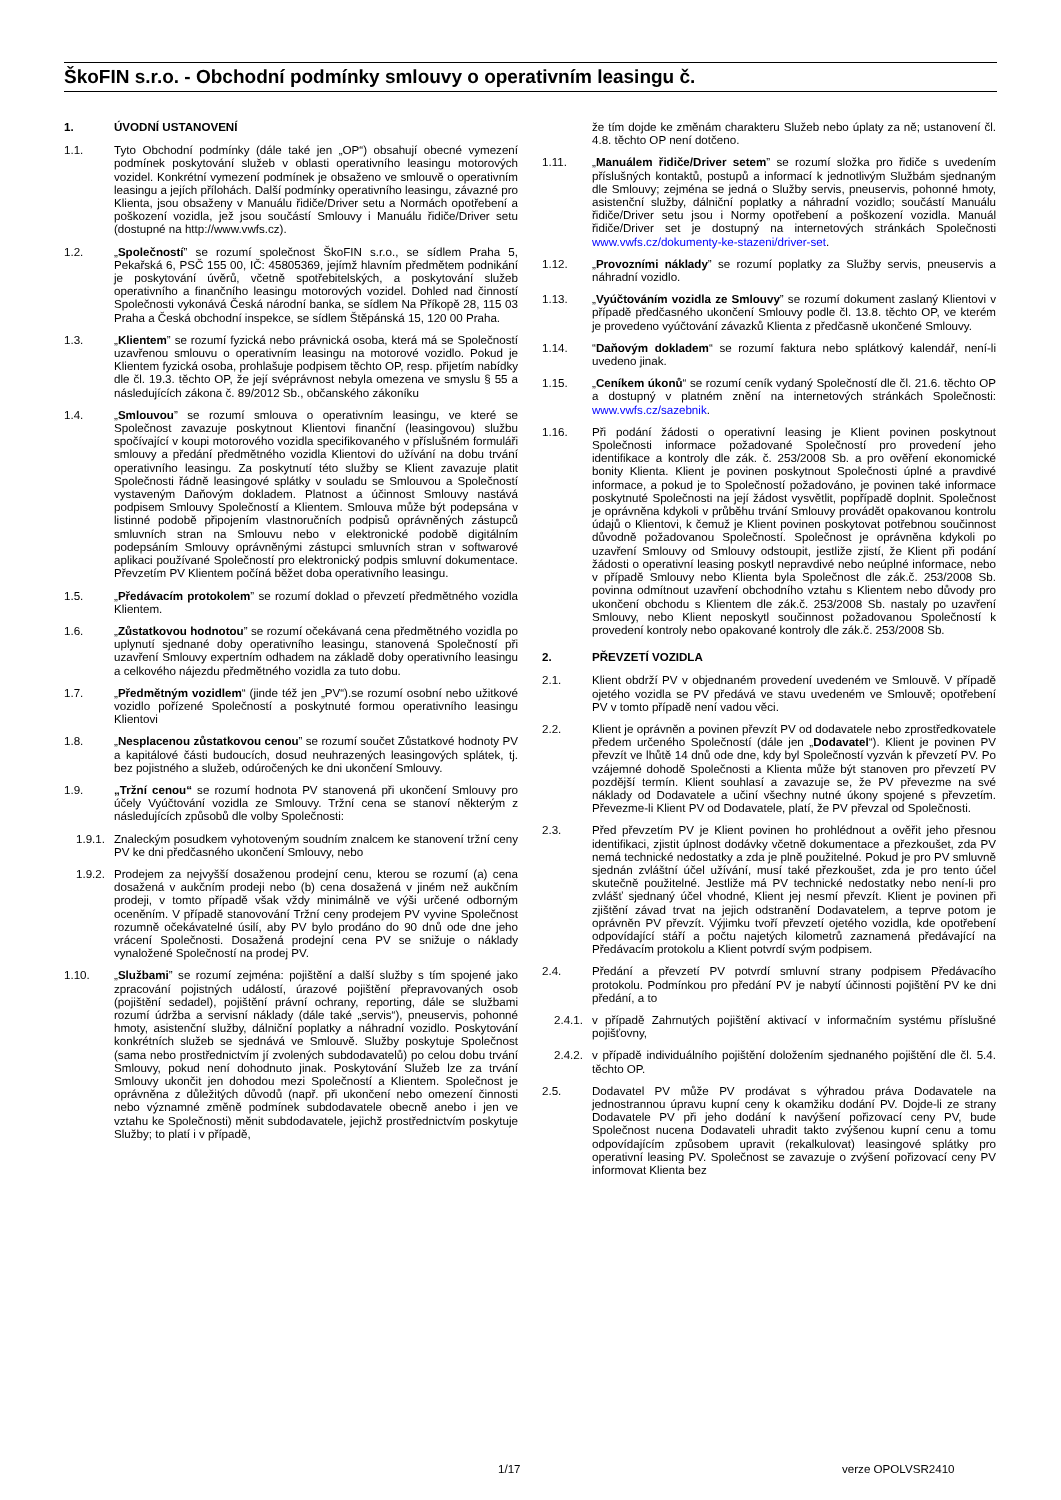ŠkoFIN s.r.o. - Obchodní podmínky smlouvy o operativním leasingu č.
1. ÚVODNÍ USTANOVENÍ
1.1. Tyto Obchodní podmínky (dále také jen „OP“) obsahují obecné vymezení podmínek poskytování služeb v oblasti operativního leasingu motorových vozidel. Konkrétní vymezení podmínek je obsaženo ve smlouvě o operativním leasingu a jejích přílohách. Další podmínky operativního leasingu, závazné pro Klienta, jsou obsaženy v Manuálu řidiče/Driver setu a Normách opotřebení a poškození vozidla, jež jsou součástí Smlouvy i Manuálu řidiče/Driver setu (dostupné na http://www.vwfs.cz).
1.2. „Společností” se rozumí společnost ŠkoFIN s.r.o., se sídlem Praha 5, Pekařská 6, PSČ 155 00, IČ: 45805369, jejímž hlavním předmětem podnikání je poskytování úvěrů, včetně spotřebitelských, a poskytování služeb operativního a finančního leasingu motorových vozidel. Dohled nad činností Společnosti vykonává Česká národní banka, se sídlem Na Příkopě 28, 115 03 Praha a Česká obchodní inspekce, se sídlem Štěpánská 15, 120 00 Praha.
1.3. „Klientem” se rozumí fyzická nebo právnická osoba, která má se Společností uzavřenou smlouvu o operativním leasingu na motorové vozidlo. Pokud je Klientem fyzická osoba, prohlašuje podpisem těchto OP, resp. přijetím nabídky dle čl. 19.3. těchto OP, že její svéprávnost nebyla omezena ve smyslu § 55 a následujících zákona č. 89/2012 Sb., občanského zákoníku
1.4. „Smlouvou” se rozumí smlouva o operativním leasingu, ve které se Společnost zavazuje poskytnout Klientovi finanční (leasingovou) službu spočívající v koupi motorového vozidla specifikovaného v příslušném formuláři smlouvy a předání předmětného vozidla Klientovi do užívání na dobu trvání operativního leasingu. Za poskytnutí této služby se Klient zavazuje platit Společnosti řádně leasingové splátky v souladu se Smlouvou a Společností vystaveným Daňovým dokladem. Platnost a účinnost Smlouvy nastává podpisem Smlouvy Společností a Klientem. Smlouva může být podepsána v listinné podobě připojením vlastnoručních podpisů oprávněných zástupců smluvních stran na Smlouvu nebo v elektronické podobě digitálním podepsáním Smlouvy oprávněnými zástupci smluvních stran v softwarové aplikaci používané Společností pro elektronický podpis smluvní dokumentace. Převzetím PV Klientem počíná běžet doba operativního leasingu.
1.5. „Předávacím protokolem” se rozumí doklad o převzetí předmětného vozidla Klientem.
1.6. „Zůstatkovou hodnotou” se rozumí očekávaná cena předmětného vozidla po uplynutí sjednané doby operativního leasingu, stanovená Společností při uzavření Smlouvy expertním odhadem na základě doby operativního leasingu a celkového nájezdu předmětného vozidla za tuto dobu.
1.7. „Předmětným vozidlem“ (jinde též jen „PV“).se rozumí osobní nebo užitkové vozidlo pořízené Společností a poskytnuté formou operativního leasingu Klientovi
1.8. „Nesplacenou zůstatkovou cenou” se rozumí součet Zůstatkové hodnoty PV a kapitálové části budoucích, dosud neuhrazených leasingových splátek, tj. bez pojistného a služeb, odúročených ke dni ukončení Smlouvy.
1.9. „Tržní cenou“ se rozumí hodnota PV stanovená při ukončení Smlouvy pro účely Vyúčtování vozidla ze Smlouvy. Tržní cena se stanoví některým z následujících způsobů dle volby Společnosti:
1.9.1. Znaleckým posudkem vyhotoveným soudním znalcem ke stanovení tržní ceny PV ke dni předčasného ukončení Smlouvy, nebo
1.9.2. Prodejem za nejvyšší dosaženou prodejní cenu, kterou se rozumí (a) cena dosažená v aukčním prodeji nebo (b) cena dosažená v jiném než aukčním prodeji, v tomto případě však vždy minimálně ve výši určené odborným oceněním. V případě stanovování Tržní ceny prodejem PV vyvine Společnost rozumně očekávatelné úsilí, aby PV bylo prodáno do 90 dnů ode dne jeho vrácení Společnosti. Dosažená prodejní cena PV se snižuje o náklady vynaložené Společností na prodej PV.
1.10. „Službami” se rozumí zejména: pojištění a další služby s tím spojené jako zpracování pojistných událostí, úrazové pojištění přepravovaných osob (pojištění sedadel), pojištění právní ochrany, reporting, dále se službami rozumí údržba a servisní náklady (dále také „servis“), pneuservis, pohonné hmoty, asistenční služby, dálniční poplatky a náhradní vozidlo. Poskytování konkrétních služeb se sjednává ve Smlouvě. Služby poskytuje Společnost (sama nebo prostřednictvím jí zvolených subdodavatelů) po celou dobu trvání Smlouvy, pokud není dohodnuto jinak. Poskytování Služeb lze za trvání Smlouvy ukončit jen dohodou mezi Společností a Klientem. Společnost je oprávněna z důležitých důvodů (např. při ukončení nebo omezení činnosti nebo významné změně podmínek subdodavatele obecně anebo i jen ve vztahu ke Společnosti) měnit subdodavatele, jejichž prostřednictvím poskytuje Služby; to platí i v případě,
že tím dojde ke změnám charakteru Služeb nebo úplaty za ně; ustanovení čl. 4.8. těchto OP není dotčeno.
1.11. „Manuálem řidiče/Driver setem” se rozumí složka pro řidiče s uvedením příslušných kontaktů, postupů a informací k jednotlivým Službám sjednaným dle Smlouvy; zejména se jedná o Služby servis, pneuservis, pohonné hmoty, asistenční služby, dálniční poplatky a náhradní vozidlo; součástí Manuálu řidiče/Driver setu jsou i Normy opotřebení a poškození vozidla. Manuál řidiče/Driver set je dostupný na internetových stránkách Společnosti www.vwfs.cz/dokumenty-ke-stazeni/driver-set.
1.12. „Provozními náklady” se rozumí poplatky za Služby servis, pneuservis a náhradní vozidlo.
1.13. „Vyúčtováním vozidla ze Smlouvy” se rozumí dokument zaslaný Klientovi v případě předčasného ukončení Smlouvy podle čl. 13.8. těchto OP, ve kterém je provedeno vyúčtování závazků Klienta z předčasně ukončené Smlouvy.
1.14. “Daňovým dokladem“ se rozumí faktura nebo splátkový kalendář, není-li uvedeno jinak.
1.15. „Ceníkem úkonů“ se rozumí ceník vydaný Společností dle čl. 21.6. těchto OP a dostupný v platném znění na internetových stránkách Společnosti: www.vwfs.cz/sazebnik.
1.16. Při podání žádosti o operativní leasing je Klient povinen poskytnout Společnosti informace požadované Společností pro provedení jeho identifikace a kontroly dle zák. č. 253/2008 Sb. a pro ověření ekonomické bonity Klienta. Klient je povinen poskytnout Společnosti úplné a pravdivé informace, a pokud je to Společností požadováno, je povinen také informace poskytnuté Společnosti na její žádost vysvětlit, popřípadě doplnit. Společnost je oprávněna kdykoli v průběhu trvání Smlouvy provádět opakovanou kontrolu údajů o Klientovi, k čemuž je Klient povinen poskytovat potřebnou součinnost důvodně požadovanou Společností. Společnost je oprávněna kdykoli po uzavření Smlouvy od Smlouvy odstoupit, jestliže zjistí, že Klient při podání žádosti o operativní leasing poskytl nepravdivé nebo neúplné informace, nebo v případě Smlouvy nebo Klienta byla Společnost dle zák.č. 253/2008 Sb. povinna odmítnout uzavření obchodního vztahu s Klientem nebo důvody pro ukončení obchodu s Klientem dle zák.č. 253/2008 Sb. nastaly po uzavření Smlouvy, nebo Klient neposkytl součinnost požadovanou Společností k provedení kontroly nebo opakované kontroly dle zák.č. 253/2008 Sb.
2. PŘEVZETÍ VOZIDLA
2.1. Klient obdrží PV v objednaném provedení uvedeném ve Smlouvě. V případě ojetého vozidla se PV předává ve stavu uvedeném ve Smlouvě; opotřebení PV v tomto případě není vadou věci.
2.2. Klient je oprávněn a povinen převzít PV od dodavatele nebo zprostředkovatele předem určeného Společností (dále jen „Dodavatel“). Klient je povinen PV převzít ve lhůtě 14 dnů ode dne, kdy byl Společností vyzván k převzetí PV. Po vzájemné dohodě Společnosti a Klienta může být stanoven pro převzetí PV pozdější termín. Klient souhlasí a zavazuje se, že PV převezme na své náklady od Dodavatele a učiní všechny nutné úkony spojené s převzetím. Převezme-li Klient PV od Dodavatele, platí, že PV převzal od Společnosti.
2.3. Před převzetím PV je Klient povinen ho prohlédnout a ověřit jeho přesnou identifikaci, zjistit úplnost dodávky včetně dokumentace a přezkoušet, zda PV nemá technické nedostatky a zda je plně použitelné. Pokud je pro PV smluvně sjednán zvláštní účel užívání, musí také přezkoušet, zda je pro tento účel skutečně použitelné. Jestliže má PV technické nedostatky nebo není-li pro zvlášť sjednaný účel vhodné, Klient jej nesmí převzít. Klient je povinen při zjištění závad trvat na jejich odstranění Dodavatelem, a teprve potom je oprávněn PV převzít. Výjimku tvoří převzetí ojetého vozidla, kde opotřebení odpovídající stáří a počtu najetých kilometrů zaznamená předávající na Předávacím protokolu a Klient potvrdí svým podpisem.
2.4. Předání a převzetí PV potvrdí smluvní strany podpisem Předávacího protokolu. Podmínkou pro předání PV je nabytí účinnosti pojištění PV ke dni předání, a to
2.4.1. v případě Zahrnutých pojištění aktivací v informačním systému příslušné pojišťovny,
2.4.2. v případě individuálního pojištění doložením sjednaného pojištění dle čl. 5.4. těchto OP.
2.5. Dodavatel PV může PV prodávat s výhradou práva Dodavatele na jednostrannou úpravu kupní ceny k okamžiku dodání PV. Dojde-li ze strany Dodavatele PV při jeho dodání k navýšení pořizovací ceny PV, bude Společnost nucena Dodavateli uhradit takto zvýšenou kupní cenu a tomu odpovídajícím způsobem upravit (rekalkulovat) leasingové splátky pro operativní leasing PV. Společnost se zavazuje o zvýšení pořizovací ceny PV informovat Klienta bez
1/17 verze OPOLVSR2410